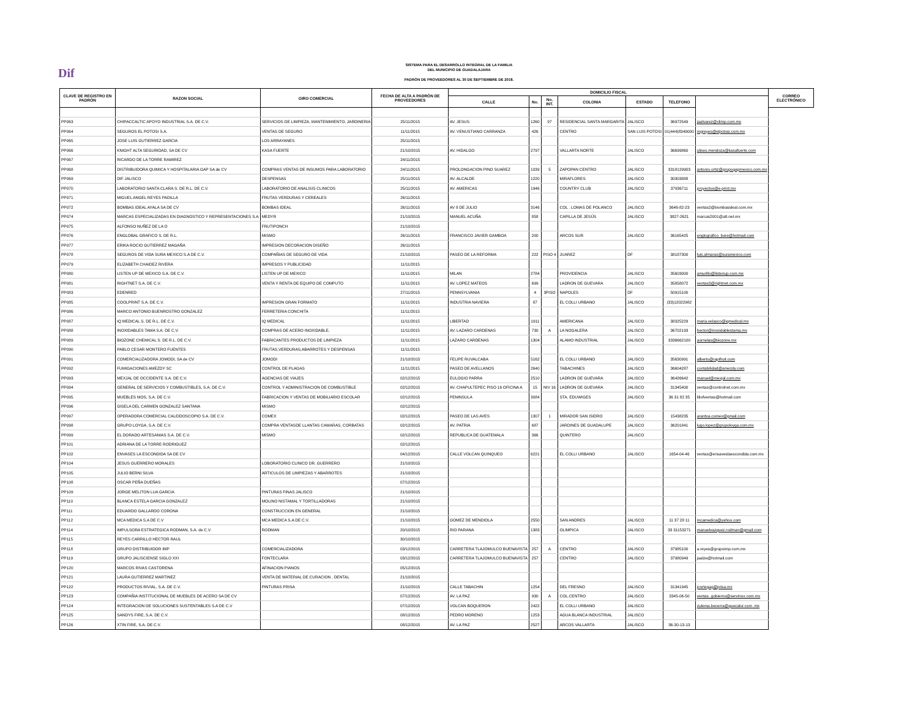Dif
SISTEMA PARA EL DESARROLLO INTEGRAL DE LA FAMILIA
DEL MUNICIPIO DE GUADALAJARA
PADRÓN DE PROVEEDORES AL 30 DE SEPTIEMBRE DE 2018.
| CLAVE DE REGISTRO EN PADRÓN | RAZON SOCIAL | GIRO COMERCIAL | FECHA DE ALTA A PADRÓN DE PROVEEDORES | DOMICILIO FISCAL | | | | | | | CORREO ELECTRÓNICO |
| --- | --- | --- | --- | --- | --- | --- | --- | --- | --- | --- | --- |
| | | | | CALLE | No. | No. INT. | COLONIA | ESTADO | TELEFONO | | |
| PP063 | CHIPACCALTIC APOYO INDUSTRIAL S.A. DE C.V. | SERVICIOS DE LIMPIEZA, MANTENIMIENTO, JARDINERIA | 25/11/2015 | AV. JESUS | 1260 | 97 | RESIDENCIAL SANTA MARGARITA | JALISCO | 36972549 | jaalvarez@xlimp.com.mx | |
| PP064 | SEGUROS EL POTOSI S.A. | VENTAS DE SEGURO | 11/11/2015 | AV. VENUSTIANO CARRANZA | 426 | | CENTRO | SAN LUIS POTOSI | 01(444)8349000 | mgreyes@elpotosi.com.mx | |
| PP065 | JOSE LUIS GUTIERREZ GARCIA | LOS ARRAYANES | 25/11/2015 | | | | | | | | |
| PP066 | KNIGHT ALTA SEGURIDAD, SA DE CV | KASA FUERTE | 21/10/2015 | AV. HIDALGO | 2797 | | VALLARTA NORTE | JALISCO | 36699860 | ulises.mendoza@kasafuerte.com | |
| PP067 | RICARDO DE LA TORRE RAMIREZ | | 24/11/2015 | | | | | | | | |
| PP068 | DISTRIBUIDORA QUIMICA Y HOSPITALARIA GAP SA de CV | COMPRAS VENTAS DE INSUMOS PARA LABORATORIO | 24/11/2015 | PROLONGACION PINO SUAREZ | 1039 | 5 | ZAPOPAN CENTRO | JALISCO | 3318129903 | antonio.ortiz@grupogapmexico.com.mx | |
| PP069 | DIF JALISCO | DESPENSAS | 25/11/2015 | AV. ALCALDE | 1220 | | MIRAFLORES | JALISCO | 30303888 | | |
| PP070 | LABORATORIO SANTA CLARA S. DE R.L. DE C.V. | LABORATORIO DE ANALISIS CLINICOS | 25/11/2015 | AV. AMERICAS | 1946 | | COUNTRY CLUB | JALISCO | 37936711 | proyectos@e-print.mx | |
| PP071 | MIGUEL ANGEL REYES PADILLA | FRUTAS VERDURAS Y CEREALES | 26/11/2015 | | | | | | | | |
| PP072 | BOMBAS IDEAL AYALA SA DE CV | BOMBAS IDEAL | 26/11/2015 | AV 8 DE JULIO | 3146 | | COL . LOMAS DE POLANCO | JALISCO | 3646-82-23 | ventas2@bombasideal.com.mx | |
| PP074 | MARCAS ESPECIALIZADAS EN DIAGNOSTICO Y REPRESENTACIONES S.A | MEDYR | 21/10/2015 | MANUEL ACUÑA | 858 | | CAPILLA DE JESÚS | JALISCO | 3827-2621 | marcas2001@att.net.mx | |
| PP075 | ALFONSO NUÑEZ DE LA O | FRUTIPONCH | 21/10/2015 | | | | | | | | |
| PP076 | ENGLOBAL GRAFICO S. DE R.L. | MISMO | 26/11/2015 | FRANCISCO JAVIER GAMBOA | 200 | | ARCOS SUR | JALISCO | 36165425 | englografico_bere@hotmail.com | |
| PP077 | ERIKA ROCIO GUTIERREZ MAGAÑA | IMPRESION DECORACION DISEÑO | 26/11/2015 | | | | | | | | |
| PP078 | SEGUROS DE VIDA SURA MEXICO S.A DE C.V. | COMPAÑIAS DE SEGURO DE VIDA | 21/10/2015 | PASEO DE LA REFORMA | 222 | PISO 4 | JUAREZ | DF | 38187300 | luis.almaras@suramexico.com | |
| PP079 | ELIZABETH CHAIDEZ RIVERA | IMPRESOS Y PUBLICIDAD | 11/11/2015 | | | | | | | | |
| PP080 | LISTEN UP DE MEXICO S.A. DE C.V. | LISTEN UP DE MEXICO | 11/11/2015 | MILAN | 2784 | | PROVIDENCIA | JALISCO | 35603000 | amurillo@listenup.com.mx | |
| PP081 | RIGHTNET S.A. DE C.V. | VENTA Y RENTA DE EQUIPO DE COMPUTO | 11/11/2015 | AV. LOPEZ MATEOS | 699 | | LADRON DE GUEVARA | JALISCO | 35858072 | ventas3@rightnet.com.mx | |
| PP083 | EDENRED | | 27/11/2015 | PENNSYLVANIA | 4 | 3PISO | NAPOLES | DF | 50915100 | | |
| PP085 | COOLPRINT S.A. DE C.V. | IMPRESION GRAN FORMATO | 11/11/2015 | INDUSTRIA NAVIERA | 87 | | EL COLLI URBANO | JALISCO | (33)12022982 | | |
| PP086 | MARCO ANTONIO BUENROSTRO GONZALEZ | FERRETERIA CONCHITA | 11/11/2015 | | | | | | | | |
| PP087 | IQ MEDICAL S. DE R.L. DE C.V. | IQ MEDICAL | 11/11/2015 | LIBERTAD | 1911 | | AMERICANA | JALISCO | 38325229 | maria.velasco@iqmedical.mx | |
| PP088 | INOXIDABLES TAMA S.A. DE C.V. | COMPRAS DE ACERO INOXIDABLE. | 11/11/2015 | AV. LAZARO CARDENAS | 730 | A | LA NOGALERA | JALISCO | 36702193 | hector@inoxidablestama.mx | |
| PP089 | BIOZONE CHEMICAL S. DE R.L. DE C.V. | FABRICANTES PRODUCTOS DE LIMPIEZA | 11/11/2015 | LAZARO CARDENAS | 1304 | | ALAMO INDUSTRIAL | JALISCO | 3336662100 | aornelas@biozone.mx | |
| PP090 | PABLO CESAR MONTERO FUENTES | FRUTAS,VERDURAS,ABARROTES Y DESPENSAS | 11/11/2015 | | | | | | | | |
| PP091 | COMERCIALIZADORA JOMODI, SA de CV | JOMODI | 21/10/2015 | FELIPE RUVALCABA | 5162 | | EL COLLI URBANO | JALISCO | 35630991 | alberto@rapifruit.com | |
| PP092 | FUMIGACIONES AMEZDY SC | CONTROL DE PLAGAS | 11/11/2015 | PASEO DE AVELLANOS | 2640 | | TABACHINES | JALISCO | 36604287 | contabilidad@amezdy.com | |
| PP093 | MEXJAL DE OCCIDENTE S.A. DE C.V. | AGENCIAS DE VIAJES | 02/12/2015 | EULOGIO PARRA | 2510 | | LADRON DE GUEVARA | JALISCO | 36426642 | manuel@mexjal.com.mx | |
| PP094 | GENERAL DE SERVICIOS Y COMBUSTIBLES, S.A. DE C.V. | CONTROL Y ADMINISTRACION DE COMBUSTIBLE | 02/12/2015 | AV. CHAPULTEPEC PISO 16 OFICINA A | 15 | NIV 16 | LADRON DE GUEVARA | JALISCO | 31345400 | ventas@controlnet.com.mx | |
| PP095 | MUEBLES MOS, S.A. DE C.V. | FABRICACION Y VENTAS DE MOBILIARIO ESCOLAR | 02/12/2015 | PENINSULA | 3084 | | STA. EDUWIGES | JALISCO | 36 31 82 35 | liliofventas@hotmail.com | |
| PP096 | GISELA DEL CARMEN GONZALEZ SANTANA | MISMO | 02/12/2015 | | | | | | | | |
| PP097 | OPERADORA COMERCIAL CALEIDOSCOPIO S.A. DE C.V. | COMEX | 02/12/2015 | PASEO DE LAS AVES | 1307 | 1 | MIRADOR SAN ISIDRO | JALISCO | 15438235 | arantxa.comex@gmail.com | |
| PP098 | GRUPO LOYGA, S.A. DE C.V. | COMPRA VENTASDE LLANTAS CAMARAS, CORBATAS | 02/12/2015 | AV. PATRIA | 687 | | JARDINES DE GUADALUPE | JALISCO | 36201841 | lugo.lopez@grupoloyga.com.mx | |
| PP099 | EL DORADO ARTESANIAS S.A. DE C.V. | MISMO | 02/12/2015 | REPUBLICA DE GUATEMALA | 366 | | QUINTERO | JALISCO | | | |
| PP101 | ADRIANA DE LA TORRE RODRIGUEZ | | 02/12/2015 | | | | | | | | |
| PP102 | ENVASES LA ESCONDIDA SA DE CV | | 04/12/2015 | CALLE VOLCAN QUINQUEO | 6221 | | EL COLLI URBANO | JALISCO | 1654-04-46 | ventas@ensaveslaescondida.com.mx | |
| PP104 | JESUS GUERRERO MORALES | LOBORATORIO CLINICO DR. GUERRERO | 21/10/2015 | | | | | | | | |
| PP105 | JULIO BERNI SILVA | ARTICULOS DE LIMPIEZAS Y ABARROTES | 21/10/2015 | | | | | | | | |
| PP108 | OSCAR PEÑA DUEÑAS | | 07/12/2015 | | | | | | | | |
| PP109 | JORGE MELITON LUA GARCIA | PINTURAS FINAS JALISCO | 21/10/2015 | | | | | | | | |
| PP110 | BLANCA ESTELA GARCIA GONZALEZ | MOLINO NISTAMAL Y TORTILLADORAS | 21/10/2015 | | | | | | | | |
| PP111 | EDUARDO GALLARDO CORONA | CONSTRUCCION EN GENERAL | 21/10/2015 | | | | | | | | |
| PP112 | MCA MEDICA S.A DE C.V | MCA MEDICA S.A DE C.V. | 21/10/2015 | GOMEZ DE MENDIOLA | 2550 | | SAN ANDRES | JALISCO | 11 37 28 11 | mcamedica@yahoo.com | |
| PP114 | IMPULSORA ESTRATEGICA RODMAN, S.A. de C.V. | RODMAN | 20/10/2015 | RIO PARANA | 1383 | | OLIMPICA | JALISCO | 33 31153271 | manuelvazquez.rodman@gmail.com | |
| PP115 | REYES CARRILLO HECTOR RAUL | | 30/10/2015 | | | | | | | | |
| PP118 | GRUPO DISTRIBUIDOR IMP | COMERCIALIZADORA | 03/12/2015 | CARRETERA TLAJOMULCO BUENAVISTA | 257 | A | CENTRO | JALISCO | 37985100 | a.reyes@grupoimp.com.mx | |
| PP119 | GRUPO JALISCIENSE SIGLO XXI | FONTECLARA | 03/12/2015 | CARRETERA TLAJOMULCO BUENAVISTA | 257 | | CENTRO | JALISCO | 37980949 | jaalze@hotmail.com | |
| PP120 | MARCOS RIVAS CASTORENA | AFINACION PIANOS | 05/12/2015 | | | | | | | | |
| PP121 | LAURA GUTIERREZ MARTINEZ | VENTA DE MATERIAL DE CURACION , DENTAL | 21/10/2015 | | | | | | | | |
| PP122 | PRODUCTOS RIVIAL, S.A. DE C.V. | PINTURAS PRISA | 21/10/2015 | CALLE TABACHIN | 1254 | | DEL FRESNO | JALISCO | 31341945 | jcortegag@prisa.mx | |
| PP123 | COMPAÑIA INSTITUCIONAL DE MUEBLES DE ACERO SA DE CV | | 07/12/2015 | AV. LA PAZ | 930 | A | COL.CENTRO | JALISCO | 3345-06-50 | ventas_gobierno@servinox.com.mx | |
| PP124 | INTEGRACION DE SOLUCIONES SUSTENTABLES S.A DE C.V | | 07/12/2015 | VOLCAN BOQUERON | 2422 | | EL COLLI URBANO | JALISCO | | zulema.becerra@quecalor.com .mx | |
| PP125 | SANDYS FIRE, S.A. DE C.V. | | 08/12/2015 | PEDRO MORENO | 1253 | | AGUA BLANCA INDUSTRIAL | JALISCO | | | |
| PP126 | XTIN FIRE, S.A. DE C.V. | | 08/12/2015 | AV. LA PAZ | 2527 | | ARCOS VALLARTA | JALISCO | 36-30-13-13 | | |